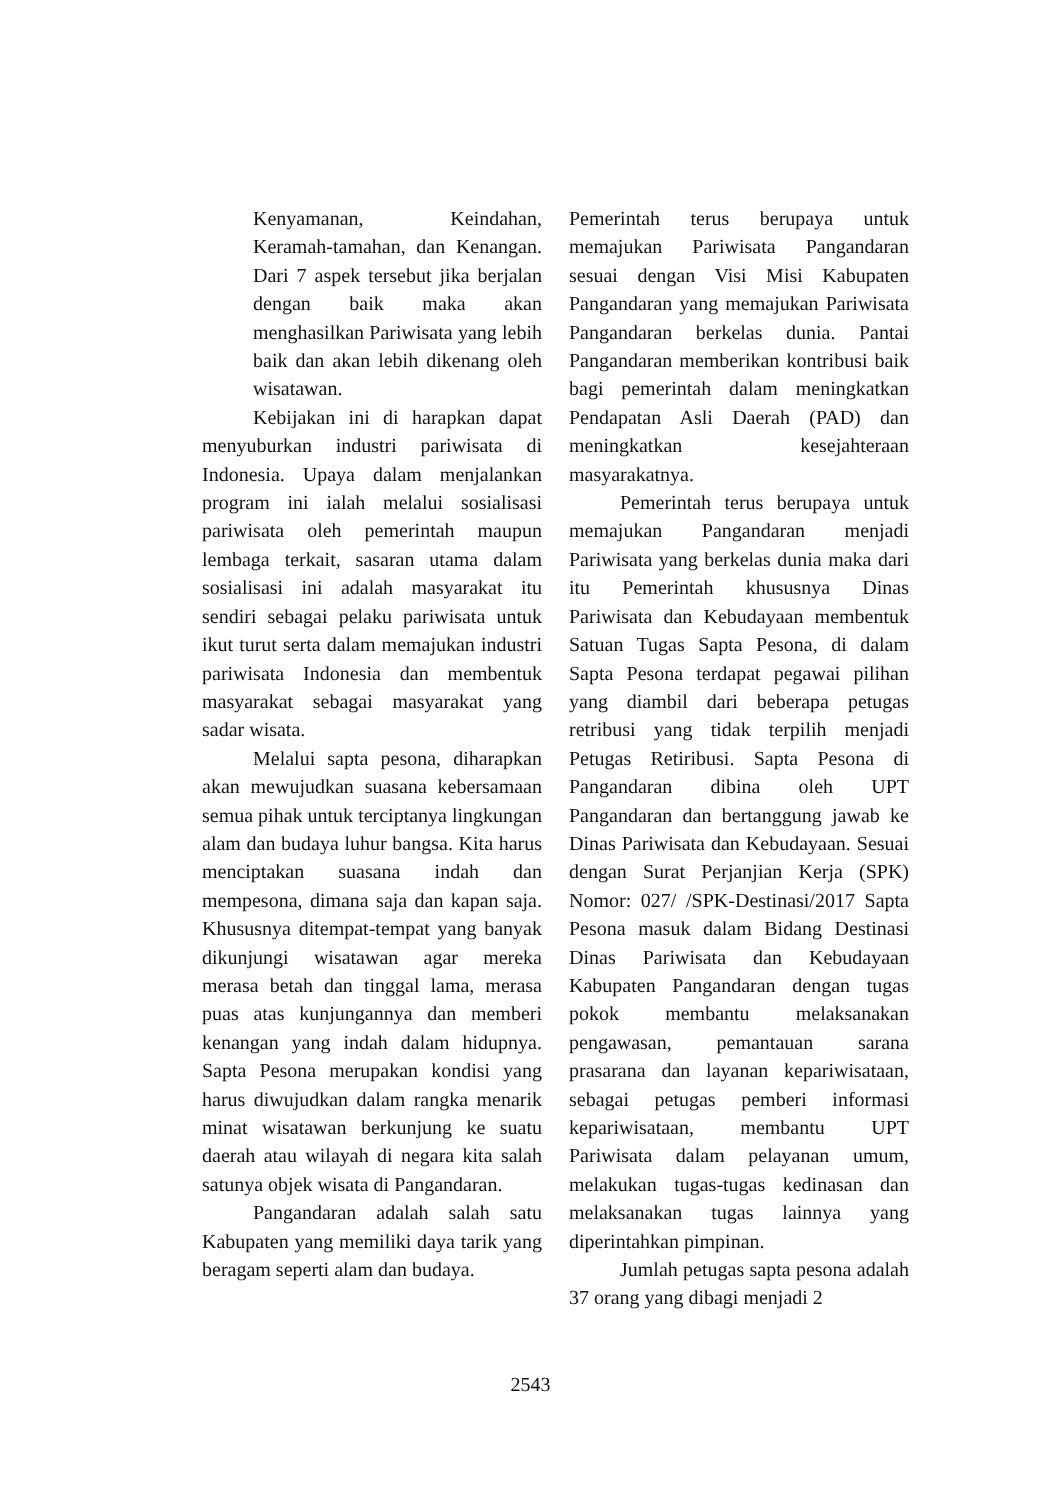Kenyamanan, Keindahan, Keramah-tamahan, dan Kenangan. Dari 7 aspek tersebut jika berjalan dengan baik maka akan menghasilkan Pariwisata yang lebih baik dan akan lebih dikenang oleh wisatawan.
Kebijakan ini di harapkan dapat menyuburkan industri pariwisata di Indonesia. Upaya dalam menjalankan program ini ialah melalui sosialisasi pariwisata oleh pemerintah maupun lembaga terkait, sasaran utama dalam sosialisasi ini adalah masyarakat itu sendiri sebagai pelaku pariwisata untuk ikut turut serta dalam memajukan industri pariwisata Indonesia dan membentuk masyarakat sebagai masyarakat yang sadar wisata.
Melalui sapta pesona, diharapkan akan mewujudkan suasana kebersamaan semua pihak untuk terciptanya lingkungan alam dan budaya luhur bangsa. Kita harus menciptakan suasana indah dan mempesona, dimana saja dan kapan saja. Khususnya ditempat-tempat yang banyak dikunjungi wisatawan agar mereka merasa betah dan tinggal lama, merasa puas atas kunjungannya dan memberi kenangan yang indah dalam hidupnya. Sapta Pesona merupakan kondisi yang harus diwujudkan dalam rangka menarik minat wisatawan berkunjung ke suatu daerah atau wilayah di negara kita salah satunya objek wisata di Pangandaran.
Pangandaran adalah salah satu Kabupaten yang memiliki daya tarik yang beragam seperti alam dan budaya.
Pemerintah terus berupaya untuk memajukan Pariwisata Pangandaran sesuai dengan Visi Misi Kabupaten Pangandaran yang memajukan Pariwisata Pangandaran berkelas dunia. Pantai Pangandaran memberikan kontribusi baik bagi pemerintah dalam meningkatkan Pendapatan Asli Daerah (PAD) dan meningkatkan kesejahteraan masyarakatnya.
Pemerintah terus berupaya untuk memajukan Pangandaran menjadi Pariwisata yang berkelas dunia maka dari itu Pemerintah khususnya Dinas Pariwisata dan Kebudayaan membentuk Satuan Tugas Sapta Pesona, di dalam Sapta Pesona terdapat pegawai pilihan yang diambil dari beberapa petugas retribusi yang tidak terpilih menjadi Petugas Retiribusi. Sapta Pesona di Pangandaran dibina oleh UPT Pangandaran dan bertanggung jawab ke Dinas Pariwisata dan Kebudayaan. Sesuai dengan Surat Perjanjian Kerja (SPK) Nomor: 027/ /SPK-Destinasi/2017 Sapta Pesona masuk dalam Bidang Destinasi Dinas Pariwisata dan Kebudayaan Kabupaten Pangandaran dengan tugas pokok membantu melaksanakan pengawasan, pemantauan sarana prasarana dan layanan kepariwisataan, sebagai petugas pemberi informasi kepariwisataan, membantu UPT Pariwisata dalam pelayanan umum, melakukan tugas-tugas kedinasan dan melaksanakan tugas lainnya yang diperintahkan pimpinan.
Jumlah petugas sapta pesona adalah 37 orang yang dibagi menjadi 2
2543